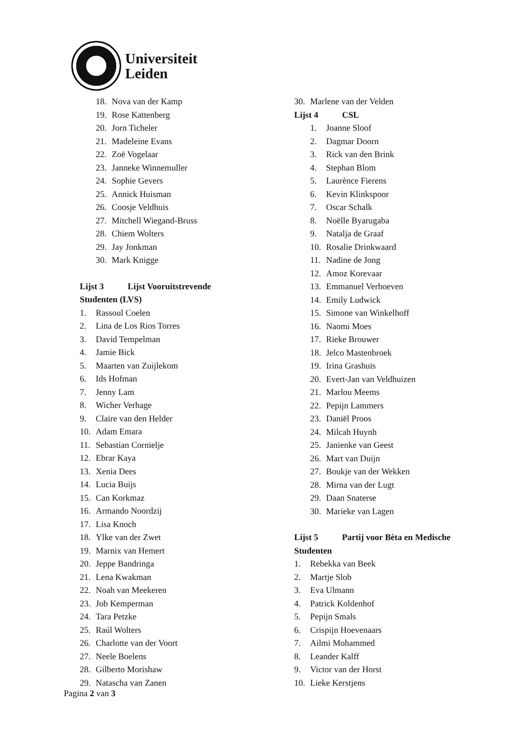Universiteit
Leiden
18. Nova van der Kamp
19. Rose Kattenberg
20. Jorn Ticheler
21. Madeleine Evans
22. Zoë Vogelaar
23. Janneke Winnemuller
24. Sophie Gevers
25. Annick Huisman
26. Coosje Veldhuis
27. Mitchell Wiegand-Bruss
28. Chiem Wolters
29. Jay Jonkman
30. Mark Knigge
Lijst 3 Lijst Vooruitstrevende
Studenten (LVS)
1. Rassoul Coelen
2. Lina de Los Rios Torres
3. David Tempelman
4. Jamie Bick
5. Maarten van Zuijlekom
6. Ids Hofman
7. Jenny Lam
8. Wicher Verhage
9. Claire van den Helder
10. Adam Emara
11. Sebastian Cornielje
12. Ebrar Kaya
13. Xenia Dees
14. Lucia Buijs
15. Can Korkmaz
16. Armando Noordzij
17. Lisa Knoch
18. Ylke van der Zwet
19. Marnix van Hemert
20. Jeppe Bandringa
21. Lena Kwakman
22. Noah van Meekeren
23. Job Kemperman
24. Tara Petzke
25. Raúl Wolters
26. Charlotte van der Voort
27. Neele Boelens
28. Gilberto Morishaw
29. Natascha van Zanen
30. Marlene van der Velden
Lijst 4 CSL
1. Joanne Sloof
2. Dagmar Doorn
3. Rick van den Brink
4. Stephan Blom
5. Laurènce Fierens
6. Kevin Klinkspoor
7. Oscar Schalk
8. Noëlle Byarugaba
9. Natalja de Graaf
10. Rosalie Drinkwaard
11. Nadine de Jong
12. Amoz Korevaar
13. Emmanuel Verhoeven
14. Emily Ludwick
15. Simone van Winkelhoff
16. Naomi Moes
17. Rieke Brouwer
18. Jelco Mastenbroek
19. Irina Grashuis
20. Evert-Jan van Veldhuizen
21. Marlou Meems
22. Pepijn Lammers
23. Daniël Proos
24. Milcah Huynh
25. Janienke van Geest
26. Mart van Duijn
27. Boukje van der Wekken
28. Mirna van der Lugt
29. Daan Snaterse
30. Marieke van Lagen
Lijst 5 Partij voor Bèta en Medische
Studenten
1. Rebekka van Beek
2. Martje Slob
3. Eva Ulmann
4. Patrick Koldenhof
5. Pepijn Smals
6. Crispijn Hoevenaars
7. Ailmi Mohammed
8. Leander Kalff
9. Victor van der Horst
10. Lieke Kerstjens
Pagina 2 van 3